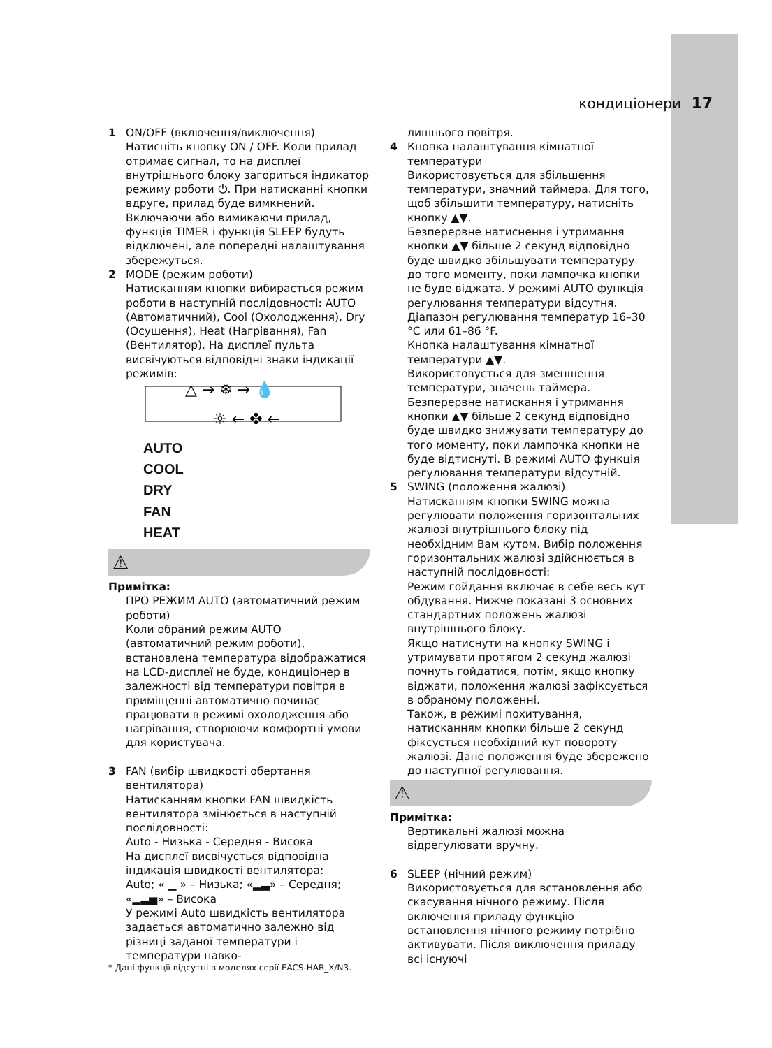кондиціонери 17
1 ON/OFF (включення/виключення)
Натисніть кнопку ON / OFF. Коли прилад отримає сигнал, то на дисплеї внутрішнього блоку загориться індикатор режиму роботи ⏻. При натисканні кнопки вдруге, прилад буде вимкнений. Включаючи або вимикаючи прилад, функція TIMER і функція SLEEP будуть відключені, але попередні налаштування збережуться.
2 MODE (режим роботи)
Натисканням кнопки вибирається режим роботи в наступній послідовності: AUTO (Автоматичний), Cool (Охолодження), Dry (Осушення), Heat (Нагрівання), Fan (Вентилятор). На дисплеї пульта висвічуються відповідні знаки індикації режимів:
△ → ❄ → 💧
☼ ← ✤ ←
AUTO
COOL
DRY
FAN
HEAT
⚠
Примітка:
ПРО РЕЖИМ AUTO (автоматичний режим роботи)
Коли обраний режим AUTO (автоматичний режим роботи), встановлена температура відображатися на LCD-дисплеї не буде, кондиціонер в залежності від температури повітря в приміщенні автоматично починає працювати в режимі охолодження або нагрівання, створюючи комфортні умови для користувача.
3 FAN (вибір швидкості обертання вентилятора)
Натисканням кнопки FAN швидкість вентилятора змінюється в наступній послідовності:
Auto - Низька - Середня - Висока
На дисплеї висвічується відповідна індикація швидкості вентилятора:
Auto; « ▁ » – Низька; «▂▃» – Середня; «▂▃▅» – Висока
У режимі Auto швидкість вентилятора задається автоматично залежно від різниці заданої температури і температури навко-
* Дані функції відсутні в моделях серії EACS-HAR_X/N3.
лишнього повітря.
4 Кнопка налаштування кімнатної температури
Використовується для збільшення температури, значний таймера. Для того, щоб збільшити температуру, натисніть кнопку ▲▼.
Безперервне натиснення і утримання кнопки ▲▼ більше 2 секунд відповідно буде швидко збільшувати температуру до того моменту, поки лампочка кнопки не буде віджата. У режимі AUTO функція регулювання температури відсутня. Діапазон регулювання температур 16–30 °C или 61–86 °F.
Кнопка налаштування кімнатної температури ▲▼.
Використовується для зменшення температури, значень таймера. Безперервне натискання і утримання кнопки ▲▼ більше 2 секунд відповідно буде швидко знижувати температуру до того моменту, поки лампочка кнопки не буде відтиснуті. В режимі AUTO функція регулювання температури відсутній.
5 SWING (положення жалюзі)
Натисканням кнопки SWING можна регулювати положення горизонтальних жалюзі внутрішнього блоку під необхідним Вам кутом. Вибір положення горизонтальних жалюзі здійснюється в наступній послідовності:
Режим гойдання включає в себе весь кут обдування. Нижче показані 3 основних стандартних положень жалюзі внутрішнього блоку.
Якщо натиснути на кнопку SWING і утримувати протягом 2 секунд жалюзі почнуть гойдатися, потім, якщо кнопку віджати, положення жалюзі зафіксується в обраному положенні.
Також, в режимі похитування, натисканням кнопки більше 2 секунд фіксується необхідний кут повороту жалюзі. Дане положення буде збережено до наступної регулювання.
⚠
Примітка:
Вертикальні жалюзі можна відрегулювати вручну.
6 SLEEP (нічний режим)
Використовується для встановлення або скасування нічного режиму. Після включення приладу функцію встановлення нічного режиму потрібно активувати. Після виключення приладу всі існуючі